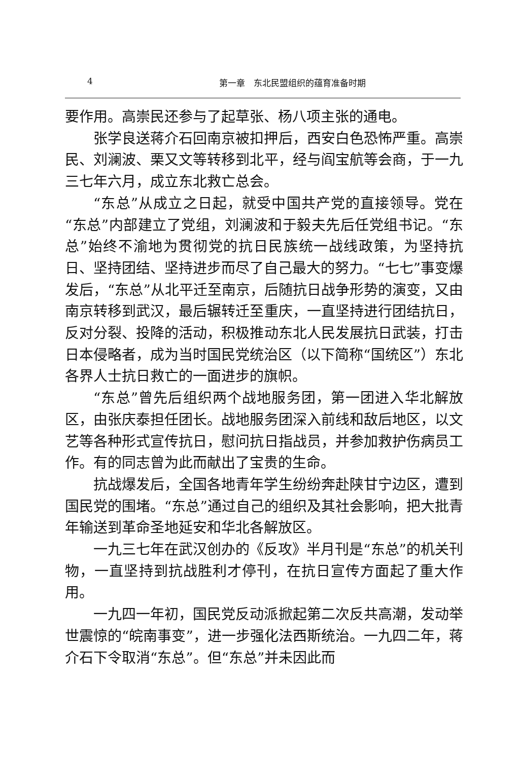4 第一章　东北民盟组织的蕴育准备时期
要作用。高崇民还参与了起草张、杨八项主张的通电。
张学良送蒋介石回南京被扣押后，西安白色恐怖严重。高崇民、刘澜波、栗又文等转移到北平，经与阎宝航等会商，于一九三七年六月，成立东北救亡总会。
“东总”从成立之日起，就受中国共产党的直接领导。党在“东总”内部建立了党组，刘澜波和于毅夫先后任党组书记。“东总”始终不渝地为贯彻党的抗日民族统一战线政策，为坚持抗日、坚持团结、坚持进步而尽了自己最大的努力。“七七”事变爆发后，“东总”从北平迁至南京，后随抗日战争形势的演变，又由南京转移到武汉，最后辗转迁至重庆，一直坚持进行团结抗日，反对分裂、投降的活动，积极推动东北人民发展抗日武装，打击日本侵略者，成为当时国民党统治区（以下简称“国统区”）东北各界人士抗日救亡的一面进步的旗帜。
“东总”曾先后组织两个战地服务团，第一团进入华北解放区，由张庆泰担任团长。战地服务团深入前线和敌后地区，以文艺等各种形式宣传抗日，慰问抗日指战员，并参加救护伤病员工作。有的同志曾为此而献出了宝贵的生命。
抗战爆发后，全国各地青年学生纷纷奔赴陕甘宁边区，遭到国民党的围堵。“东总”通过自己的组织及其社会影响，把大批青年输送到革命圣地延安和华北各解放区。
一九三七年在武汉创办的《反攻》半月刊是“东总”的机关刊物，一直坚持到抗战胜利才停刊，在抗日宣传方面起了重大作用。
一九四一年初，国民党反动派掀起第二次反共高潮，发动举世震惊的“皖南事变”，进一步强化法西斯统治。一九四二年，蒋介石下令取消“东总”。但“东总”并未因此而